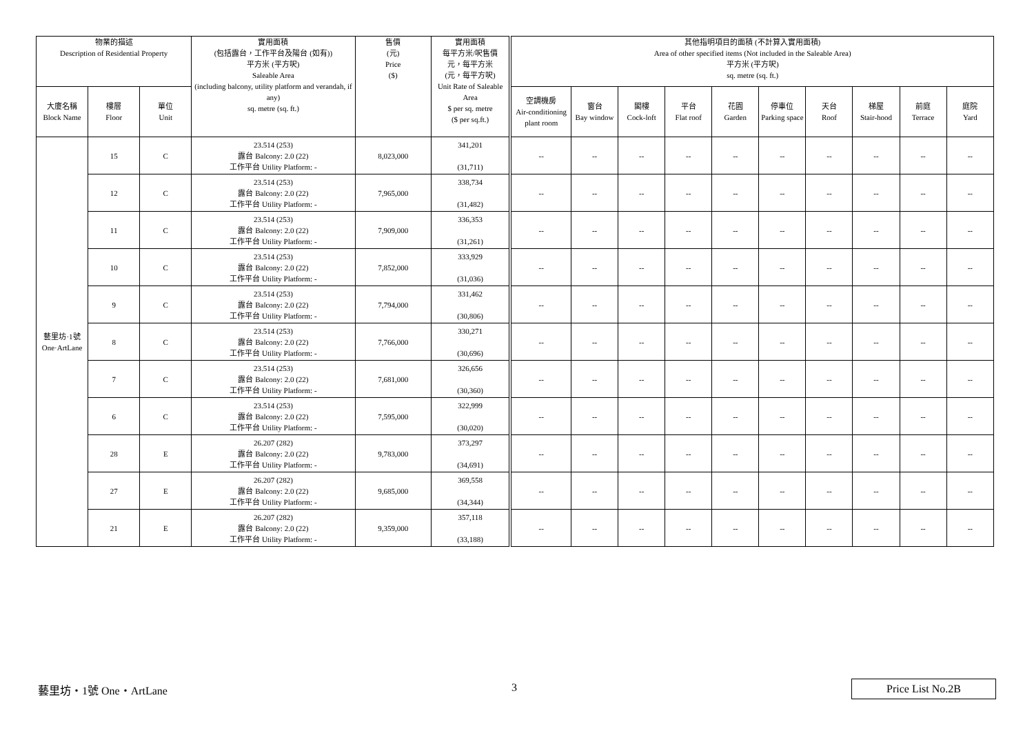| 物業的描述 Description of Residential Property | | | 實用面積 (包括露台，工作平台及陽台 (如有)) 平方米 (平方呎) Saleable Area (including balcony, utility platform and verandah, if any) sq. metre (sq. ft.) | 售價 (元) Price ($) | 實用面積 每平方米/呎售價 元，每平方米 (元，每平方呎) Unit Rate of Saleable Area $ per sq. metre ($ per sq.ft.) | 其他指明項目的面積 (不計算入實用面積) Area of other specified items (Not included in the Saleable Area) 平方米 (平方呎) sq. metre (sq. ft.) | | | | | | | | | |
| --- | --- | --- | --- | --- | --- | --- | --- | --- | --- | --- | --- | --- | --- | --- | --- |
| 大廈名稱 Block Name | 樓層 Floor | 單位 Unit | | | | 空調機房 Air-conditioning plant room | 窗台 Bay window | 閣樓 Cock-loft | 平台 Flat roof | 花園 Garden | 停車位 Parking space | 天台 Roof | 梯屋 Stair-hood | 前庭 Terrace | 庭院 Yard |
| 藝里坊·1號 One·ArtLane | 15 | C | 23.514 (253) 露台 Balcony: 2.0 (22) 工作平台 Utility Platform: - | 8,023,000 | 341,201 (31,711) | -- | -- | -- | -- | -- | -- | -- | -- | -- | -- |
| | 12 | C | 23.514 (253) 露台 Balcony: 2.0 (22) 工作平台 Utility Platform: - | 7,965,000 | 338,734 (31,482) | -- | -- | -- | -- | -- | -- | -- | -- | -- | -- |
| | 11 | C | 23.514 (253) 露台 Balcony: 2.0 (22) 工作平台 Utility Platform: - | 7,909,000 | 336,353 (31,261) | -- | -- | -- | -- | -- | -- | -- | -- | -- | -- |
| | 10 | C | 23.514 (253) 露台 Balcony: 2.0 (22) 工作平台 Utility Platform: - | 7,852,000 | 333,929 (31,036) | -- | -- | -- | -- | -- | -- | -- | -- | -- | -- |
| | 9 | C | 23.514 (253) 露台 Balcony: 2.0 (22) 工作平台 Utility Platform: - | 7,794,000 | 331,462 (30,806) | -- | -- | -- | -- | -- | -- | -- | -- | -- | -- |
| | 8 | C | 23.514 (253) 露台 Balcony: 2.0 (22) 工作平台 Utility Platform: - | 7,766,000 | 330,271 (30,696) | -- | -- | -- | -- | -- | -- | -- | -- | -- | -- |
| | 7 | C | 23.514 (253) 露台 Balcony: 2.0 (22) 工作平台 Utility Platform: - | 7,681,000 | 326,656 (30,360) | -- | -- | -- | -- | -- | -- | -- | -- | -- | -- |
| | 6 | C | 23.514 (253) 露台 Balcony: 2.0 (22) 工作平台 Utility Platform: - | 7,595,000 | 322,999 (30,020) | -- | -- | -- | -- | -- | -- | -- | -- | -- | -- |
| | 28 | E | 26.207 (282) 露台 Balcony: 2.0 (22) 工作平台 Utility Platform: - | 9,783,000 | 373,297 (34,691) | -- | -- | -- | -- | -- | -- | -- | -- | -- | -- |
| | 27 | E | 26.207 (282) 露台 Balcony: 2.0 (22) 工作平台 Utility Platform: - | 9,685,000 | 369,558 (34,344) | -- | -- | -- | -- | -- | -- | -- | -- | -- | -- |
| | 21 | E | 26.207 (282) 露台 Balcony: 2.0 (22) 工作平台 Utility Platform: - | 9,359,000 | 357,118 (33,188) | -- | -- | -- | -- | -- | -- | -- | -- | -- | -- |
藝里坊・1號 One・ArtLane 3 Price List No.2B